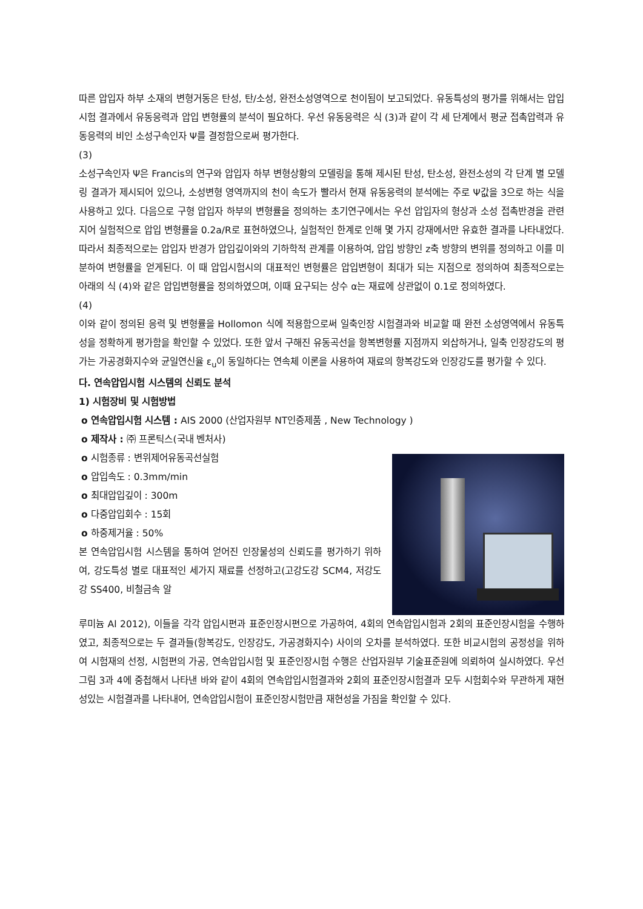따른 압입자 하부 소재의 변형거동은 탄성, 탄/소성, 완전소성영역으로 천이됨이 보고되었다. 유동특성의 평가를 위해서는 압입시험 결과에서 유동응력과 압입 변형률의 분석이 필요하다. 우선 유동응력은 식 (3)과 같이 각 세 단계에서 평균 접촉압력과 유동응력의 비인 소성구속인자 Ψ를 결정함으로써 평가한다.
(3)
소성구속인자 Ψ은 Francis의 연구와 압입자 하부 변형상황의 모델링을 통해 제시된 탄성, 탄소성, 완전소성의 각 단계 별 모델링 결과가 제시되어 있으나, 소성변형 영역까지의 천이 속도가 빨라서 현재 유동응력의 분석에는 주로 Ψ값을 3으로 하는 식을 사용하고 있다. 다음으로 구형 압입자 하부의 변형률을 정의하는 초기연구에서는 우선 압입자의 형상과 소성 접촉반경을 관련지어 실험적으로 압입 변형률을 0.2a/R로 표현하였으나, 실험적인 한계로 인해 몇 가지 강재에서만 유효한 결과를 나타내었다. 따라서 최종적으로는 압입자 반경가 압입깊이와의 기하학적 관계를 이용하여, 압입 방향인 z축 방향의 변위를 정의하고 이를 미분하여 변형률을 얻게된다. 이 때 압입시험시의 대표적인 변형률은 압입변형이 최대가 되는 지점으로 정의하여 최종적으로는 아래의 식 (4)와 같은 압입변형률을 정의하였으며, 이때 요구되는 상수 α는 재료에 상관없이 0.1로 정의하였다.
(4)
이와 같이 정의된 응력 및 변형률을 Hollomon 식에 적용함으로써 일축인장 시험결과와 비교할 때 완전 소성영역에서 유동특성을 정확하게 평가함을 확인할 수 있었다. 또한 앞서 구해진 유동곡선을 항복변형률 지점까지 외삽하거나, 일축 인장강도의 평가는 가공경화지수와 균일연신율 ε<sub>u</sub>이 동일하다는 연속체 이론을 사용하여 재료의 항복강도와 인장강도를 평가할 수 있다.
다. 연속압입시험 시스템의 신뢰도 분석
1) 시험장비 및 시험방법
o 연속압입시험 시스템 : AIS 2000 (산업자원부 NT인증제품 , New Technology )
o 제작사 : ㈜ 프론틱스(국내 벤처사)
o 시험종류 : 변위제어유동곡선실험
o 압입속도 : 0.3mm/min
o 최대압입깊이 : 300m
o 다중압입회수 : 15회
o 하중제거율 : 50%
본 연속압입시험 시스템을 통하여 얻어진 인장물성의 신뢰도를 평가하기 위하여, 강도특성 별로 대표적인 세가지 재료를 선정하고(고강도강 SCM4, 저강도강 SS400, 비철금속 알
루미늄 Al 2012), 이들을 각각 압입시편과 표준인장시편으로 가공하여, 4회의 연속압입시험과 2회의 표준인장시험을 수행하였고, 최종적으로는 두 결과들(항복강도, 인장강도, 가공경화지수) 사이의 오차를 분석하였다. 또한 비교시험의 공정성을 위하여 시험재의 선정, 시험편의 가공, 연속압입시험 및 표준인장시험 수행은 산업자원부 기술표준원에 의뢰하여 실시하였다. 우선 그림 3과 4에 중첩해서 나타낸 바와 같이 4회의 연속압입시험결과와 2회의 표준인장시험결과 모두 시험회수와 무관하게 재현성있는 시험결과를 나타내어, 연속압입시험이 표준인장시험만큼 재현성을 가짐을 확인할 수 있다.